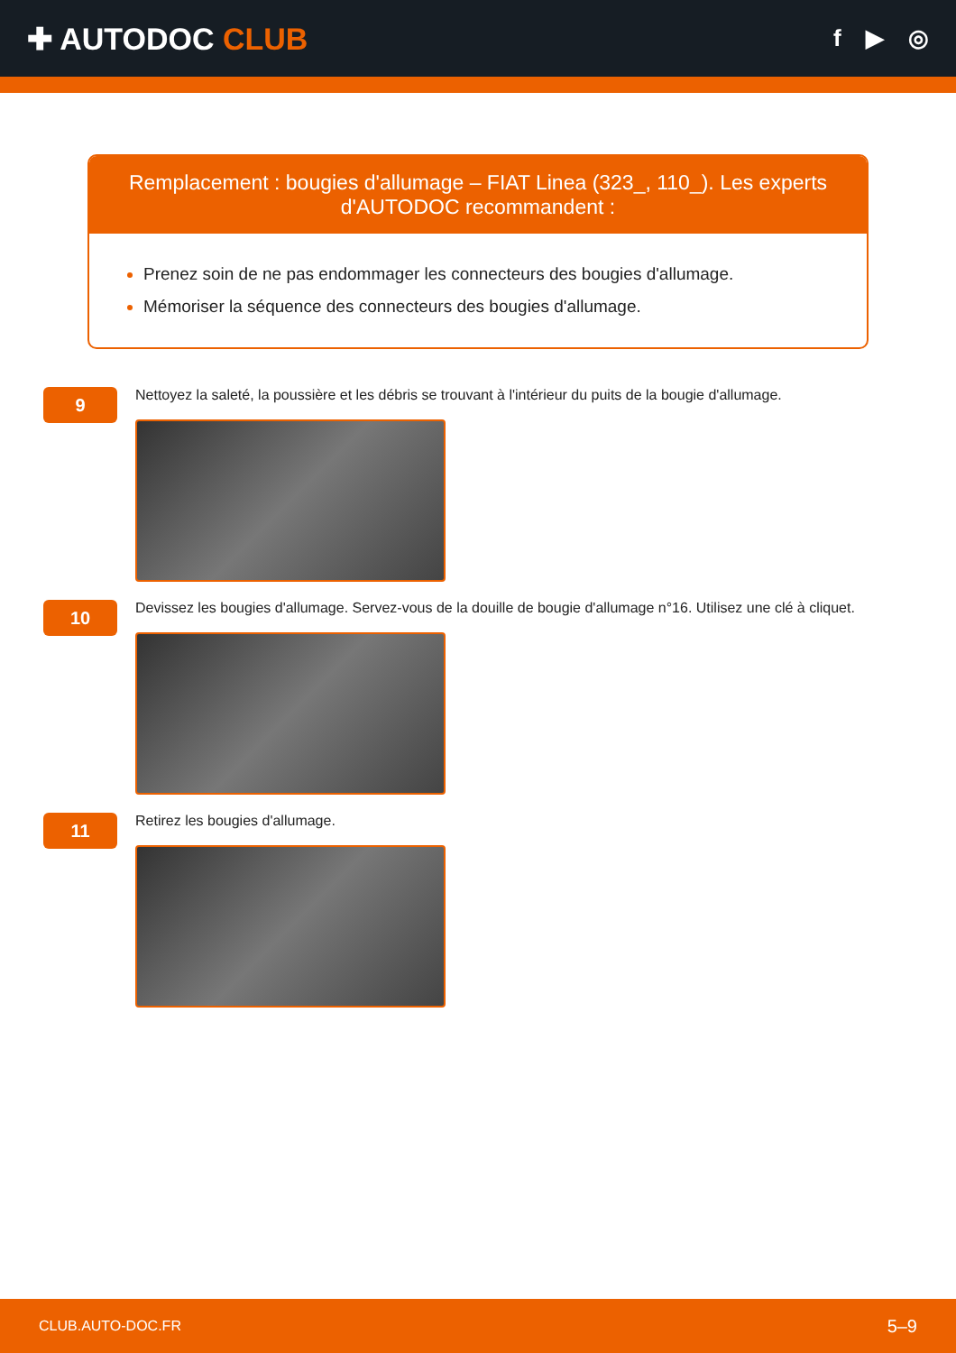✚ AUTODOC CLUB
f ▶ ◎
Remplacement : bougies d'allumage – FIAT Linea (323_, 110_). Les experts d'AUTODOC recommandent :
Prenez soin de ne pas endommager les connecteurs des bougies d'allumage.
Mémoriser la séquence des connecteurs des bougies d'allumage.
9
Nettoyez la saleté, la poussière et les débris se trouvant à l'intérieur du puits de la bougie d'allumage.
10
Devissez les bougies d'allumage. Servez-vous de la douille de bougie d'allumage n°16. Utilisez une clé à cliquet.
11
Retirez les bougies d'allumage.
CLUB.AUTO-DOC.FR 5–9